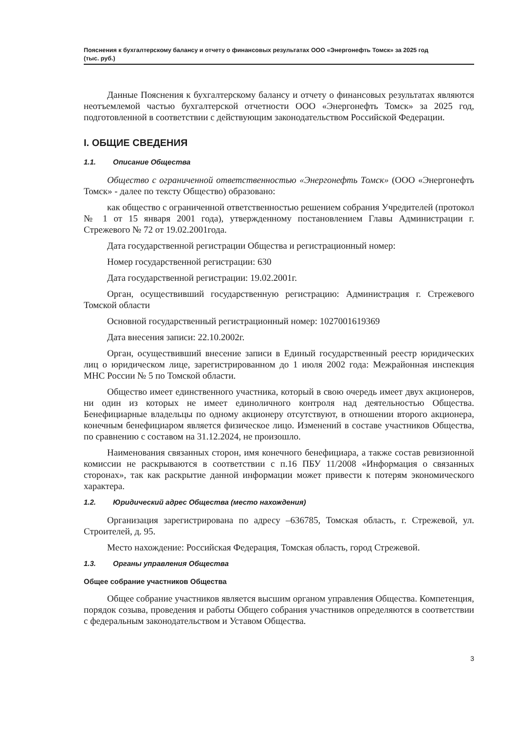Пояснения к бухгалтерскому балансу и отчету о финансовых результатах ООО «Энергонефть Томск» за 2025 год
(тыс. руб.)
Данные Пояснения к бухгалтерскому балансу и отчету о финансовых результатах являются неотъемлемой частью бухгалтерской отчетности ООО «Энергонефть Томск» за 2025 год, подготовленной в соответствии с действующим законодательством Российской Федерации.
I. ОБЩИЕ СВЕДЕНИЯ
1.1. Описание Общества
Общество с ограниченной ответственностью «Энергонефть Томск» (ООО «Энергонефть Томск» - далее по тексту Общество) образовано:
как общество с ограниченной ответственностью решением собрания Учредителей (протокол № 1 от 15 января 2001 года), утвержденному постановлением Главы Администрации г. Стрежевого № 72 от 19.02.2001года.
Дата государственной регистрации Общества и регистрационный номер:
Номер государственной регистрации: 630
Дата государственной регистрации: 19.02.2001г.
Орган, осуществивший государственную регистрацию: Администрация г. Стрежевого Томской области
Основной государственный регистрационный номер: 1027001619369
Дата внесения записи: 22.10.2002г.
Орган, осуществивший внесение записи в Единый государственный реестр юридических лиц о юридическом лице, зарегистрированном до 1 июля 2002 года: Межрайонная инспекция МНС России № 5 по Томской области.
Общество имеет единственного участника, который в свою очередь имеет двух акционеров, ни один из которых не имеет единоличного контроля над деятельностью Общества. Бенефициарные владельцы по одному акционеру отсутствуют, в отношении второго акционера, конечным бенефициаром является физическое лицо. Изменений в составе участников Общества, по сравнению с составом на 31.12.2024, не произошло.
Наименования связанных сторон, имя конечного бенефициара, а также состав ревизионной комиссии не раскрываются в соответствии с п.16 ПБУ 11/2008 «Информация о связанных сторонах», так как раскрытие данной информации может привести к потерям экономического характера.
1.2. Юридический адрес Общества (место нахождения)
Организация зарегистрирована по адресу –636785, Томская область, г. Стрежевой, ул. Строителей, д. 95.
Место нахождение: Российская Федерация, Томская область, город Стрежевой.
1.3. Органы управления Общества
Общее собрание участников Общества
Общее собрание участников является высшим органом управления Общества. Компетенция, порядок созыва, проведения и работы Общего собрания участников определяются в соответствии с федеральным законодательством и Уставом Общества.
3